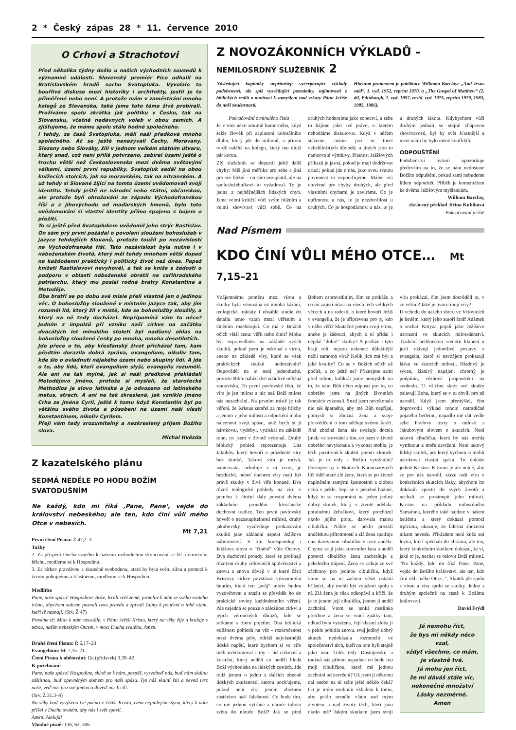2 * Český zápas 28 * 11. července 2010
O Crhovi a Strachotovi
Před několika týdny došlo u našich východních sousedů k významné události. Slovenský premiér Fico odhalil na Bratislavském hradě sochu Svatopluka. Vyvolalo to bouřlivé diskuse mezi historiky i architekty, jestli je to přiměřené nebo není. A protože mám v zaměstnání mnoho kolegů ze Slovenska, také jsme toto téma živě probírali. Prožíváme spolu zkrátka jak politiku v Česku, tak na Slovensku, včetně nedávných voleb v obou zemích. A zjišťujeme, že máme spolu stále hodně společného.
I tehdy, za časů Svatopluka, měli naši předkové mnoho společného. Ač se ještě nenazývali Čechy, Moravany, Slezany nebo Slováky, žili v jednom velkém státním útvaru, který snad, což není příliš potvrzeno, zabíral území ještě o trochu větší než Československo mezi dvěma světovými válkami, území první republiky. Svatopluk seděl na obou knížecích stolcích, jak na moravském, tak na nitranském. A už tehdy si Slované žijící na tomto území uvědomovali svoji identitu. Tehdy ještě ne národní nebo státní, občanskou, ale protože byli ohrožováni ze západu Východofranskou říší a z jihovýchodu od maďarských kmenů, bylo toto uvědomování si vlastní identity přímo spojeno s bojem o přežití.
To si ještě před Svatoplukem uvědomil jeho strýc Rastislav. On sám prý první požádal o povolení sloužení bohoslužeb v jazyce tehdejších Slovanů, protože toužil po nezávislosti na Východofranské říši. Tato nezávislost byla nutná i v náboženském životě, který měl tehdy mnohem větší dopad na každodenní praktický i politický život než dnes. Papež knížeti Rastislavovi nevyhověl, a tak se kníže s žádostí o podporu v oblasti náboženské obrátil na cařihradského patriarchu, který mu poslal rodné bratry Konstantina a Metoděje.
Oba bratři se po dobu své misie přeli vlastně jen o jedinou věc. O bohoslužby sloužené v místním jazyce tak, aby jim rozuměl lid, který žil v místě, kde se bohoslužby sloužily, a který na ně tedy docházel. Nepřipomíná vám to něco? Jedním z impulzů při vzniku naší církve na začátku dvacátých let minulého století byl nadšený ohlas na bohoslužby sloužené česky po mnoha, mnoha desetiletích.
Jde přece o to, aby křesťanský život přicházel tam, kam předtím dorazila dobrá zpráva, evangelium, nikoliv tam, kde šlo o ovládnutí nějakého území nebo skupiny lidí. A jde o to, aby lidé, kteří evangelium slyší, evangeliu rozuměli. Ale ani ne tak mylně, jak si naši předkové překládali Metodějovo jméno, protože si mysleli, že starořecké Methodios je slovo latinské a je odvozeno od latinského metus, strach. A ani ne tak zkresleně, jak vzniklo jméno Crha ze jména Cyril, ještě k tomu když Konstantin byl po většinu svého života a působení na území naší vlasti Konstantinem, nikoliv Cyrilem.
Přeji vám tedy srozumitelný a nezkreslený příjem Božího slova.
Michal Hvězda
Z kazatelského plánu
SEDMÁ NEDĚLE PO HODU BOŽÍM SVATODUŠNÍM
Ne každý, kdo mi říká ‚Pane, Pane‘, vejde do království nebeského; ale ten, kdo činí vůli mého Otce v nebesích.
Mt 7,21
První čtení Písma: Ž 47,2–3
Tužby
2. Za přispění Ducha svatého k našemu rozhodnému skoncování se lží a otroctvím hříchu, modleme se k Hospodinu.
3. Za církev pravdivou a skutečně svobodnou, která by byla světu silou a pomocí k životu pokojnému a šťastnému, modleme se k Hospodinu.
Modlitba
Pane, naše spáso! Hospodine! Bože, Králi celé země, promluv k nám ze svého svatého trůnu, abychom srdcem poznali tvou pravdu a zpívali žalmy k poučení o tobě všem, kteří tě neznají. (Srv. Ž 47)
Prosíme tě: Mluv k nám neustále, v Pánu Ježíši Kristu, který na věky žije a kraluje s tebou, naším nebeským Otcem, v moci Ducha svatého. Amen.
Druhé čtení Písma: Ř 6,17–23
Evangelium: Mt 7,15–21
Čtení Písma k obětování: Da (přídavek) 3,39–42
K požehnání:
Pane, naše spáso! Hospodine, skloň se k nám, pospěš, vysvoboď nás, buď nám skálou záštitnou, buď opevněným domem pro naši spásu. Tys náš skalní štít a pevná tvrz naše, veď nás pro své jméno a doveď nás k cíli.
(Srv. Ž 31,3–4)
Na věky buď vyvýšeno tvé jméno v Ježíši Kristu, tvém nejmilejším Synu, který k nám přišel v Duchu svatém, aby nás i svět spasil.
Amen. Aleluja!
Vhodné písně: 136, 62, 306
Z NOVOZÁKONNÍCH VÝKLADŮ - NEMILOSRDNÝ SLUŽEBNÍK 2
Následující kapitolky nepřinášejí vyčerpávající výklady podobenství, ale spíš vysvětlující poznámky, zajímavosti z biblických reálií a motivaci k zamyšlení nad vzkazy Pána Ježíše do naší současnosti.
Hlavním pramenem je publikace Williama Barclaye „And Jesus said“, 1. vyd. 1952, reprint 1970, a „The Gospel of Matthew“ (2. díl, Edinburgh, 1. vyd. 1957, revid. vyd. 1975, reprint 1979, 1983, 1985, 1986).
Pokračování z minulého čísla
Je v tom něco smutně humorného, když selže člověk při zaplacení kolosálního dluhu, který jde do milionů, a přitom tvrdě naléhá na kolegu, který mu dluží pár korun.
Zlý služebník se dopustil ještě další chyby: Měl jiná měřítka pro sebe a jiná pro své bližní – on sám nezaplatil, ale na spoluslužebníkovi to vyžadoval. To je jedna z nejběžnějších lidských chyb. Jsme velmi kritičtí vůči svým bližním a velmi shovívaví vůči sobě. Co na druhých hodnotíme jako sobectví, u sebe to hájíme jako své právo, o kterém nehodláme diskutovat. Když v něčem selžeme, máme pro to tucet veledůležitých důvodů; u jiných jsou to nanicovaté výmluvy. Platnost Ježíšových příkazů je jasná, pokud je mají dodržovat druzí; pokud jde o nás, jako svou svatou povinnost to nepociťujeme. Máme oči otevřené pro chyby druhých, ale před vlastními chybami je zavíráme. Co je upřímnost u nás, to je nezdvořilost u druhých. Co je hospodárnost u nás, to je u druhých lakota. Kdybychom vůči druhým jednali se stejně chápavou shovívavostí, byl by svět šťastnější a mezi námi by bylo méně konfliktů.
ODPOUŠTĚNÍ
Podobenství ovšem upozorňuje především na to, že se nám nedostane Božího odpuštění, pokud sami nebudeme lidem odpouštět. Příběh je komentářem ke dvěma Ježíšovým myšlenkám.
William Barclay,
zkrácený překlad Jiřina Kubíková
Pokračování příště
Nad Písmem
KDO ČINÍ VŮLI MÉHO OTCE… Mt 7,15–21
Vzájemnému poměru mezi vírou a skutky byla věnována už mnohá kázání, teologické traktáty i obsáhlé studie do detailu tento vztah mezi věřením a činěním rozebírající. Co má v Božích očích větší cenu: věřit nebo činit? Mohu být ospravedlněn na základě svých skutků, pokud jsem je nekonal s vírou, anebo na základě víry, které se však praktických skutků nedostávalo? Odpovědět na to není jednoduché, protože Bible nabízí dvě zdánlivě odlišná stanoviska. To první pavlovské říká, že víra je jen milost a nic než Boží milost nás nezachrání. Na prvním místě je tak věření, že Kristus zemřel za moje hříchy a jenom v jeho milosti a odpuštění mohu naleznout svoji spásu, aniž bych si ji nárokoval, vydobyl, vyzískal na základě toho, co jsem v životě vykonal. Druhý biblický pohled reprezentuje List Jakubův, který hovoří o prázdnotě víry bez skutků. Taková víra je mrtvá, nanicovatá, nekoluje v ní život, je bezduchá, neboť duchem víry mají být právě skutky v živé víře konané. Dva různé teologické pohledy na víru v poměru k činění daly povstat dvěma základním proudům křesťanské duchovní tradice. Ten první pavlovský hovoří o nezastupitelnosti milosti, druhý jakubovský vyzdvihuje prokazování skutků jako základní aspekt Ježíšova náboženství. S tím korespondují i Ježíšova slova o “činění” vůle Otcovy. Dva duchovní proudy, které se prolínají různými druhy církevních společenství a znovu a znovu dávají v té které části Kristovy církve povstávat významným hnutím, která ten „svůj“ motiv budou vyzdvihovat a snažit se převádět ho do praktické roviny každodenního věření. Ale nejedná se pouze o záležitost církví a jejich věroučných důrazů, kde se setkáme s tímto pojetím. Ona biblická odlišnost pohledů na věc - rozkročenost mezi dvěma póly, odráží nejvlastnější lidské napětí, které bychom si ve víře měli uvědomovat i my – lid církevní a kostelní, který neděli co neděli hledá Boží východiska na lidských cestách. Jde totiž jenom o jednu z dalších obecně lidských zkušeností, kterou pociťujeme, pokud není víra jenom zbožnou zástěrkou naší falešnosti. Co bude tím, co mě jednou vytrhne z náruče tohoto světa do náruče Boží? Jak se před Bohem ospravedlním, čím se prokážu a co mi zajistí účast na všech těch velikých věcech a na radosti, o které hovoří Ježíš v evangeliu, že je připravena pro ty, kdo v něho věří? Skutečně jenom svojí vírou, anebo je žádoucí, abych k ní přidal i nějaké “dobré” skutky? A jestliže i tyto hrají roli, nejsou nakonec důležitější nežli samotná víra? Kolik jich má být a jaké kvality? Co se v Božích očích už počítá, a co ještě ne? Přiznejme sami před sebou, kolikrát jsme pomysleli na to, že nám Bůh něco odpustí pro to, co dobrého jsme na jiných životních frontách vykonali. Snad jsem nevykonala nic tak špatného, aby mě Bůh nepřijal, pomyslí si zbožná žena a svoje přesvědčení o tom sděluje svému faráři. Jiná zbožná žena ale uvažuje docela jinak: ve srovnání s tím, co jsem v životě dobrého nevykonala a vykonat mohla, je těch pozitivních skutků jenom zlomek. Jak je to tedy s Božím vytržením? Dostojevskij v Bratrech Karamazových líčí úděl staré zlé ženy, která se po životě naplněném samými špatnostmi a zlobou ocitá v pekle. Topí se v pekelné bažině, když tu se rozpomíná na jeden jediný dobrý skutek, který v životě udělala: potulnému žebrákovi, který procházel okolo jejího plotu, darovala malou cibuličku. Náhle se peklo prozáří andělskou přítomností a zlá žena spatřuje onu darovanou cibuličku v ruce anděla. Chytne se jí jako kotevního lana a anděl pomocí cibuličky ženu zachraňuje z pekelného trápení. Žena se raduje ze své záchrany pro jedinou cibuličku, když vtom se na ni začnou věšet ostatní hříšníci, aby mohli být vytaženi spolu s ní. Zlá žena je však odkopává a křičí, že je to jenom její cibulička, jenom ji anděl zachrání. Vtom se tenká rostlinka přetrhne a žena se vrací zpátky tam, odkud byla vytažena. Její vlastní zloba ji v pekle pohltila znovu, svůj jediný dobrý skutek nedokázala rozmnožit ve společenství těch, kteří na tom byli stejně jako ona. Tolik tedy Dostojevskij a možná nás přitom napadne: co bude tou mojí cibuličkou, která mě jednou zachrání od zavržení? Už jsem ji někomu dal anebo na ni stále ještě někdo čeká? Co je mým osobním vkladem k tomu, aby peklo nemělo vládu nad mým životem a nad životy těch, kteří jsou okolo mě? Jakým skutkem jsem svoji víru prokázal, čím jsem dosvědčil to, v co věřím? Jaké je ovoce mojí víry?
U vchodu do našeho sboru ve Vršovicích je betlém, který jeho autoři farář Adámek a sochař Kotyza pojali jako Ježíšovo narození ve skutcích milosrdenství. Tradiční betlémskou scenérii klanění u jeslí oživují jednotlivé postavy z evangelia, které si navzájem prokazují lásku ve skutcích milosti. Hladový je sycen, žíznivý napájen, chromý je podpírán, vězňové propouštěni na svobodu. Ti všichni skrze své skutky oslavují Boha, který se v tu chvíli pro ně narodil. Když jsem přemýšlel, čím doprovodit výklad tohoto netradičně pojatého betlému, napadlo mě dát vedle sebe Pavlovy texty o milosti s Jakubovým slovem o skutcích. Není taková cibulička, která by nás mohla vytrhnout z moře zavržení. Není takový lidský skutek, pro který bychom si mohli nárokovat vlastní spásu. To dokáže jedině Kristus. K tomu je ale nutné, aby se pro nás narodil, skrze naši víru v konkrétních skutcích lásky, abychom ho dokázali vpustit do svých životů a nechali se prostoupit jeho milostí. Kristus na příkladu milosrdného Samařana, kterého také najdete v našem betlému a který dokázal pomoci trpícímu, ukazuje, že falešná zbožnost nikam nevede. Příkladem není kněz ani levita, kteří spěchali do chrámu, ale ten, který konkrétním skutkem dokázal, že ví, jaké to je, nechat se oslovit Boží milostí. “Ne každý, kdo mi říká Pane, Pane, vejde do Božího království, ale ten, kdo činí vůli mého Otce...”. Skutek jde spolu s vírou a víra spolu se skutky. Jedno s druhým společně na cestě k Božímu království.
David Frýdl
Já nemohu říct,
že bys mi někdy něco vzal,
vždyť všechno, co mám,
je vlastně tvé.
Já mohu jen říct,
že mi dáváš stále víc,
nekonečné množství
Lásky nezměrné.
Amen